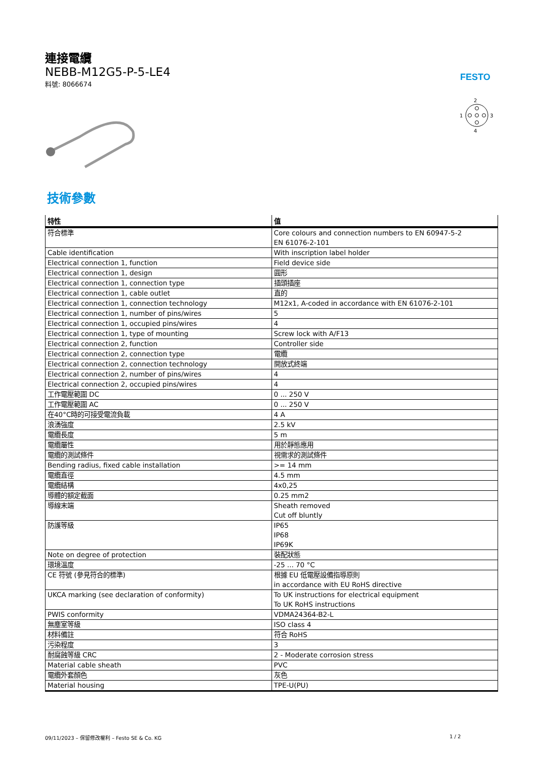連接電纜
NEBB-M12G5-P-5-LE4
料號: 8066674
FESTO
2
1
3
4
技術參數
| 特性 | 值 |
| --- | --- |
| 符合標準 | Core colours and connection numbers to EN 60947-5-2 EN 61076-2-101 |
| Cable identification | With inscription label holder |
| Electrical connection 1, function | Field device side |
| Electrical connection 1, design | 圓形 |
| Electrical connection 1, connection type | 插頭插座 |
| Electrical connection 1, cable outlet | 直的 |
| Electrical connection 1, connection technology | M12x1, A-coded in accordance with EN 61076-2-101 |
| Electrical connection 1, number of pins/wires | 5 |
| Electrical connection 1, occupied pins/wires | 4 |
| Electrical connection 1, type of mounting | Screw lock with A/F13 |
| Electrical connection 2, function | Controller side |
| Electrical connection 2, connection type | 電纜 |
| Electrical connection 2, connection technology | 開放式終端 |
| Electrical connection 2, number of pins/wires | 4 |
| Electrical connection 2, occupied pins/wires | 4 |
| 工作電壓範圍 DC | 0 ... 250 V |
| 工作電壓範圍 AC | 0 ... 250 V |
| 在40°C時的可接受電流負載 | 4 A |
| 浪湧強度 | 2.5 kV |
| 電纜長度 | 5 m |
| 電纜屬性 | 用於靜態應用 |
| 電纜的測試條件 | 視需求的測試條件 |
| Bending radius, fixed cable installation | >= 14 mm |
| 電纜直徑 | 4.5 mm |
| 電纜結構 | 4x0,25 |
| 導體的額定截面 | 0.25 mm2 |
| 導線末端 | Sheath removed Cut off bluntly |
| 防護等級 | IP65 IP68 IP69K |
| Note on degree of protection | 裝配狀態 |
| 環境溫度 | -25 ... 70 °C |
| CE 符號 (參見符合的標準) | 根據 EU 低電壓設備指導原則 in accordance with EU RoHS directive |
| UKCA marking (see declaration of conformity) | To UK instructions for electrical equipment To UK RoHS instructions |
| PWIS conformity | VDMA24364-B2-L |
| 無塵室等級 | ISO class 4 |
| 材料備註 | 符合 RoHS |
| 污染程度 | 3 |
| 耐腐蝕等級 CRC | 2 - Moderate corrosion stress |
| Material cable sheath | PVC |
| 電纜外套顏色 | 灰色 |
| Material housing | TPE-U(PU) |
09/11/2023 – 保留修改權利 – Festo SE & Co. KG
1 / 2